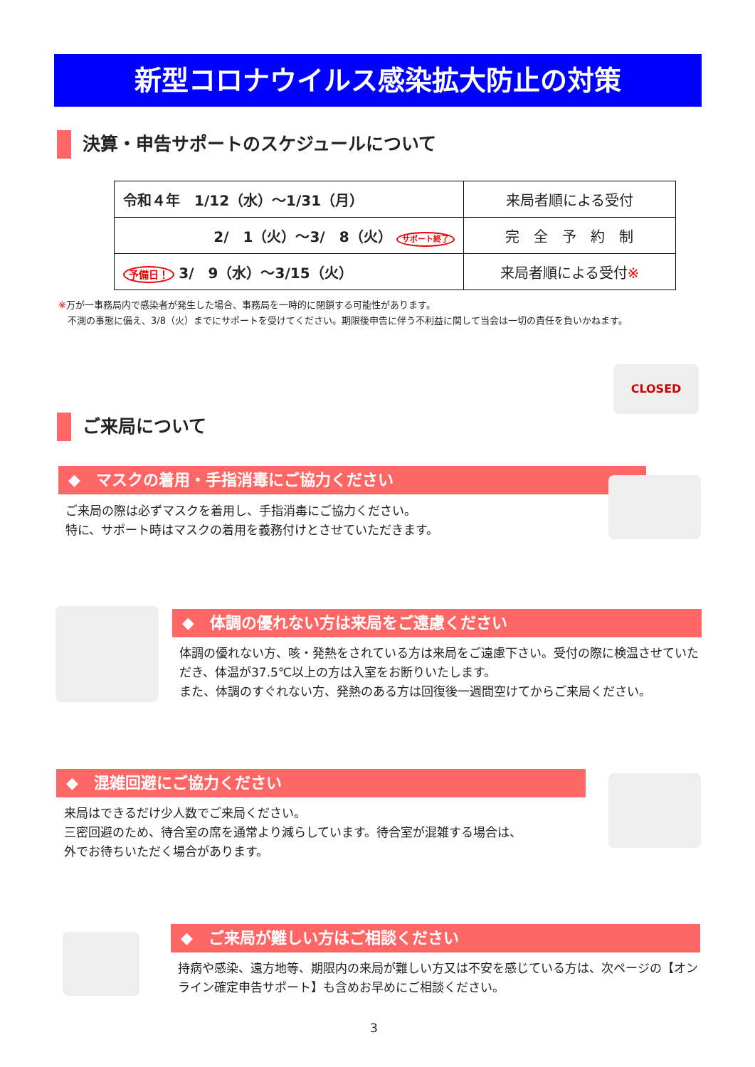新型コロナウイルス感染拡大防止の対策
決算・申告サポートのスケジュールについて
| 令和４年 1/12（水）～1/31（月） | 来局者順による受付 |
| 2/ 1（火）～3/ 8（火） サポート終了 | 完 全 予 約 制 |
| 予備日！ 3/ 9（水）～3/15（火） | 来局者順による受付 ※ |
※万が一事務局内で感染者が発生した場合、事務局を一時的に閉鎖する可能性があります。
　不測の事態に備え、3/8（火）までにサポートを受けてください。期限後申告に伴う不利益に関して当会は一切の責任を負いかねます。
CLOSED
ご来局について
◆　マスクの着用・手指消毒にご協力ください
ご来局の際は必ずマスクを着用し、手指消毒にご協力ください。
特に、サポート時はマスクの着用を義務付けとさせていただきます。
◆　体調の優れない方は来局をご遠慮ください
体調の優れない方、咳・発熱をされている方は来局をご遠慮下さい。受付の際に検温させていただき、体温が37.5℃以上の方は入室をお断りいたします。
また、体調のすぐれない方、発熱のある方は回復後一週間空けてからご来局ください。
◆　混雑回避にご協力ください
来局はできるだけ少人数でご来局ください。
三密回避のため、待合室の席を通常より減らしています。待合室が混雑する場合は、
外でお待ちいただく場合があります。
◆　ご来局が難しい方はご相談ください
持病や感染、遠方地等、期限内の来局が難しい方又は不安を感じている方は、次ページの【オンライン確定申告サポート】も含めお早めにご相談ください。
3